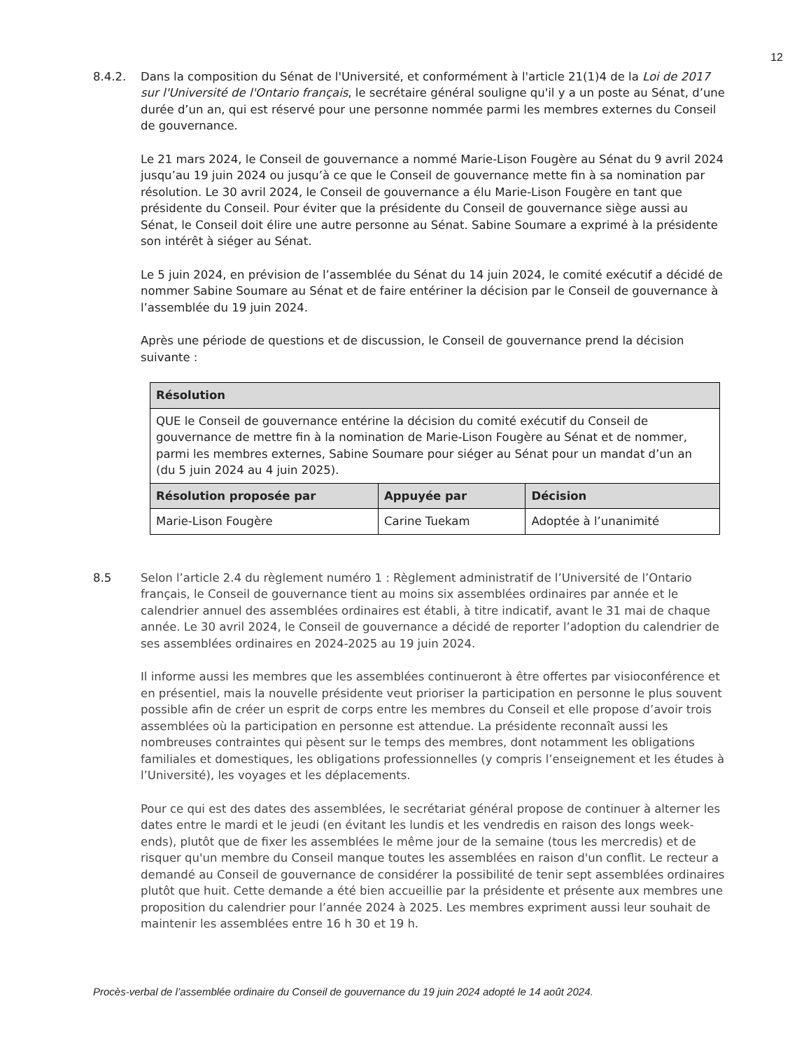12
8.4.2. Dans la composition du Sénat de l'Université, et conformément à l'article 21(1)4 de la Loi de 2017 sur l'Université de l'Ontario français, le secrétaire général souligne qu'il y a un poste au Sénat, d’une durée d’un an, qui est réservé pour une personne nommée parmi les membres externes du Conseil de gouvernance.
Le 21 mars 2024, le Conseil de gouvernance a nommé Marie-Lison Fougère au Sénat du 9 avril 2024 jusqu’au 19 juin 2024 ou jusqu’à ce que le Conseil de gouvernance mette fin à sa nomination par résolution. Le 30 avril 2024, le Conseil de gouvernance a élu Marie-Lison Fougère en tant que présidente du Conseil. Pour éviter que la présidente du Conseil de gouvernance siège aussi au Sénat, le Conseil doit élire une autre personne au Sénat. Sabine Soumare a exprimé à la présidente son intérêt à siéger au Sénat.
Le 5 juin 2024, en prévision de l’assemblée du Sénat du 14 juin 2024, le comité exécutif a décidé de nommer Sabine Soumare au Sénat et de faire entériner la décision par le Conseil de gouvernance à l’assemblée du 19 juin 2024.
Après une période de questions et de discussion, le Conseil de gouvernance prend la décision suivante :
| Résolution | | |
| --- | --- | --- |
| QUE le Conseil de gouvernance entérine la décision du comité exécutif du Conseil de gouvernance de mettre fin à la nomination de Marie-Lison Fougère au Sénat et de nommer, parmi les membres externes, Sabine Soumare pour siéger au Sénat pour un mandat d’un an (du 5 juin 2024 au 4 juin 2025). | | |
| Résolution proposée par | Appuyée par | Décision |
| Marie-Lison Fougère | Carine Tuekam | Adoptée à l’unanimité |
8.5 Selon l’article 2.4 du règlement numéro 1 : Règlement administratif de l’Université de l’Ontario français, le Conseil de gouvernance tient au moins six assemblées ordinaires par année et le calendrier annuel des assemblées ordinaires est établi, à titre indicatif, avant le 31 mai de chaque année. Le 30 avril 2024, le Conseil de gouvernance a décidé de reporter l’adoption du calendrier de ses assemblées ordinaires en 2024-2025 au 19 juin 2024.
Il informe aussi les membres que les assemblées continueront à être offertes par visioconférence et en présentiel, mais la nouvelle présidente veut prioriser la participation en personne le plus souvent possible afin de créer un esprit de corps entre les membres du Conseil et elle propose d’avoir trois assemblées où la participation en personne est attendue. La présidente reconnaît aussi les nombreuses contraintes qui pèsent sur le temps des membres, dont notamment les obligations familiales et domestiques, les obligations professionnelles (y compris l’enseignement et les études à l’Université), les voyages et les déplacements.
Pour ce qui est des dates des assemblées, le secrétariat général propose de continuer à alterner les dates entre le mardi et le jeudi (en évitant les lundis et les vendredis en raison des longs week-ends), plutôt que de fixer les assemblées le même jour de la semaine (tous les mercredis) et de risquer qu'un membre du Conseil manque toutes les assemblées en raison d'un conflit. Le recteur a demandé au Conseil de gouvernance de considérer la possibilité de tenir sept assemblées ordinaires plutôt que huit. Cette demande a été bien accueillie par la présidente et présente aux membres une proposition du calendrier pour l’année 2024 à 2025. Les membres expriment aussi leur souhait de maintenir les assemblées entre 16 h 30 et 19 h.
Procès-verbal de l’assemblée ordinaire du Conseil de gouvernance du 19 juin 2024 adopté le 14 août 2024.